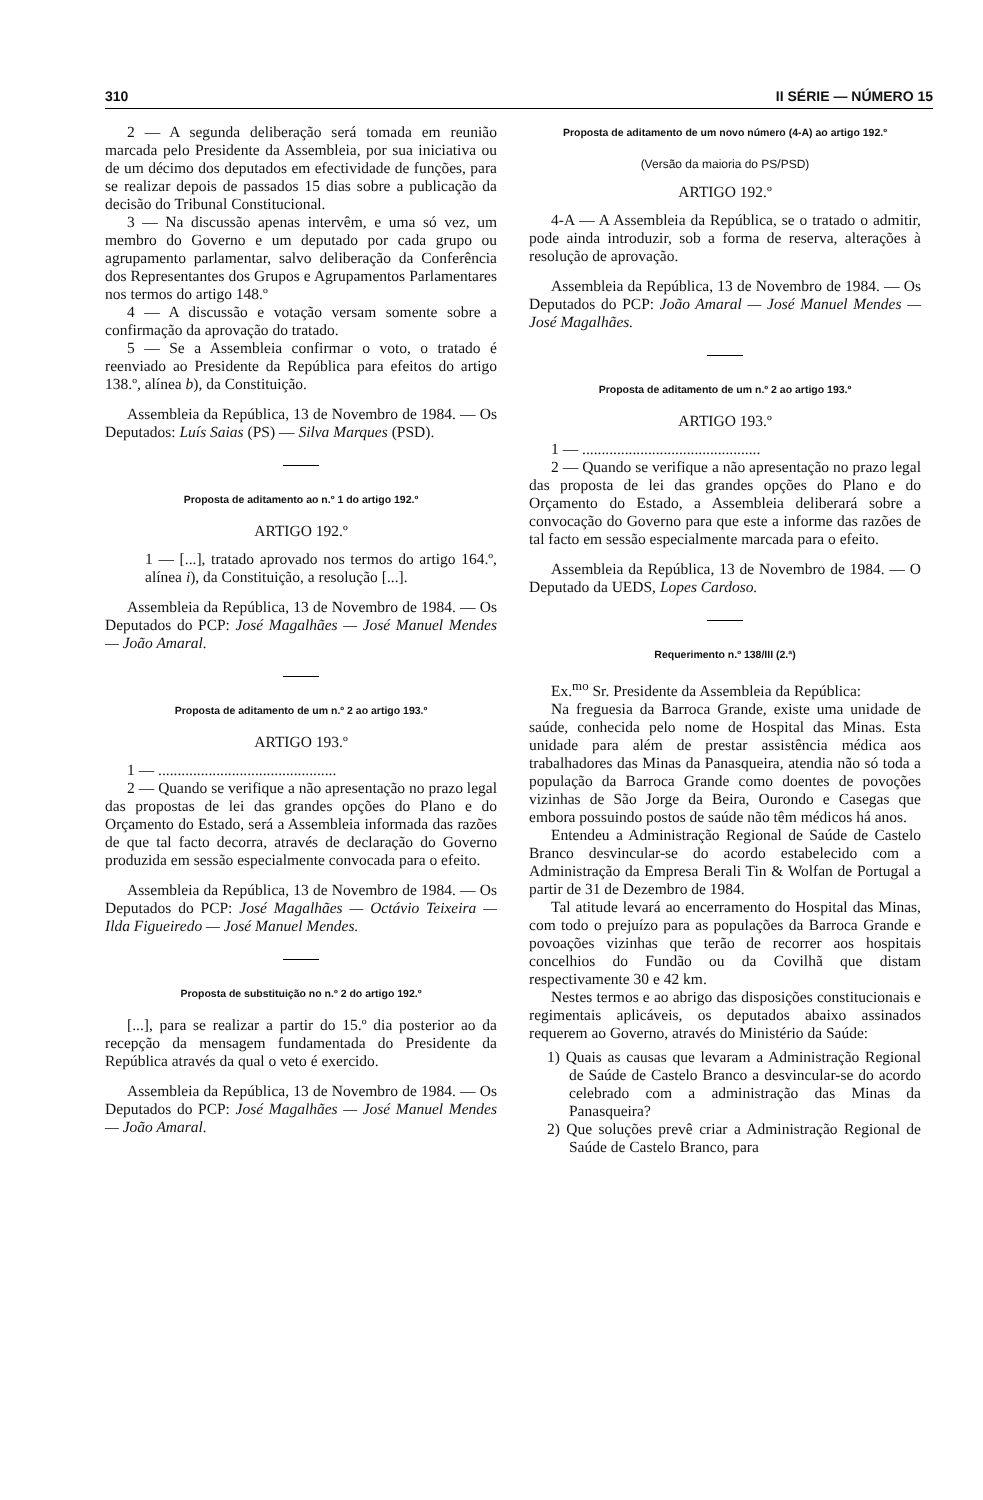310 II SÉRIE — NÚMERO 15
2 — A segunda deliberação será tomada em reunião marcada pelo Presidente da Assembleia, por sua iniciativa ou de um décimo dos deputados em efectividade de funções, para se realizar depois de passados 15 dias sobre a publicação da decisão do Tribunal Constitucional.
3 — Na discussão apenas intervêm, e uma só vez, um membro do Governo e um deputado por cada grupo ou agrupamento parlamentar, salvo deliberação da Conferência dos Representantes dos Grupos e Agrupamentos Parlamentares nos termos do artigo 148.º
4 — A discussão e votação versam somente sobre a confirmação da aprovação do tratado.
5 — Se a Assembleia confirmar o voto, o tratado é reenviado ao Presidente da República para efeitos do artigo 138.º, alínea b), da Constituição.
Assembleia da República, 13 de Novembro de 1984. — Os Deputados: Luís Saias (PS) — Silva Marques (PSD).
Proposta de aditamento ao n.º 1 do artigo 192.º
ARTIGO 192.º
1 — [...], tratado aprovado nos termos do artigo 164.º, alínea i), da Constituição, a resolução [...].
Assembleia da República, 13 de Novembro de 1984. — Os Deputados do PCP: José Magalhães — José Manuel Mendes — João Amaral.
Proposta de aditamento de um n.º 2 ao artigo 193.º
ARTIGO 193.º
1 — ..............................................
2 — Quando se verifique a não apresentação no prazo legal das propostas de lei das grandes opções do Plano e do Orçamento do Estado, será a Assembleia informada das razões de que tal facto decorra, através de declaração do Governo produzida em sessão especialmente convocada para o efeito.
Assembleia da República, 13 de Novembro de 1984. — Os Deputados do PCP: José Magalhães — Octávio Teixeira — Ilda Figueiredo — José Manuel Mendes.
Proposta de substituição no n.º 2 do artigo 192.º
[...], para se realizar a partir do 15.º dia posterior ao da recepção da mensagem fundamentada do Presidente da República através da qual o veto é exercido.
Assembleia da República, 13 de Novembro de 1984. — Os Deputados do PCP: José Magalhães — José Manuel Mendes — João Amaral.
Proposta de aditamento de um novo número (4-A) ao artigo 192.º
(Versão da maioria do PS/PSD)
ARTIGO 192.º
4-A — A Assembleia da República, se o tratado o admitir, pode ainda introduzir, sob a forma de reserva, alterações à resolução de aprovação.
Assembleia da República, 13 de Novembro de 1984. — Os Deputados do PCP: João Amaral — José Manuel Mendes — José Magalhães.
Proposta de aditamento de um n.º 2 ao artigo 193.º
ARTIGO 193.º
1 — ..............................................
2 — Quando se verifique a não apresentação no prazo legal das proposta de lei das grandes opções do Plano e do Orçamento do Estado, a Assembleia deliberará sobre a convocação do Governo para que este a informe das razões de tal facto em sessão especialmente marcada para o efeito.
Assembleia da República, 13 de Novembro de 1984. — O Deputado da UEDS, Lopes Cardoso.
Requerimento n.º 138/III (2.ª)
Ex.<sup>mo</sup> Sr. Presidente da Assembleia da República:
Na freguesia da Barroca Grande, existe uma unidade de saúde, conhecida pelo nome de Hospital das Minas. Esta unidade para além de prestar assistência médica aos trabalhadores das Minas da Panasqueira, atendia não só toda a população da Barroca Grande como doentes de povoções vizinhas de São Jorge da Beira, Ourondo e Casegas que embora possuindo postos de saúde não têm médicos há anos.
Entendeu a Administração Regional de Saúde de Castelo Branco desvincular-se do acordo estabelecido com a Administração da Empresa Berali Tin & Wolfan de Portugal a partir de 31 de Dezembro de 1984.
Tal atitude levará ao encerramento do Hospital das Minas, com todo o prejuízo para as populações da Barroca Grande e povoações vizinhas que terão de recorrer aos hospitais concelhios do Fundão ou da Covilhã que distam respectivamente 30 e 42 km.
Nestes termos e ao abrigo das disposições constitucionais e regimentais aplicáveis, os deputados abaixo assinados requerem ao Governo, através do Ministério da Saúde:
1) Quais as causas que levaram a Administração Regional de Saúde de Castelo Branco a desvincular-se do acordo celebrado com a administração das Minas da Panasqueira?
2) Que soluções prevê criar a Administração Regional de Saúde de Castelo Branco, para